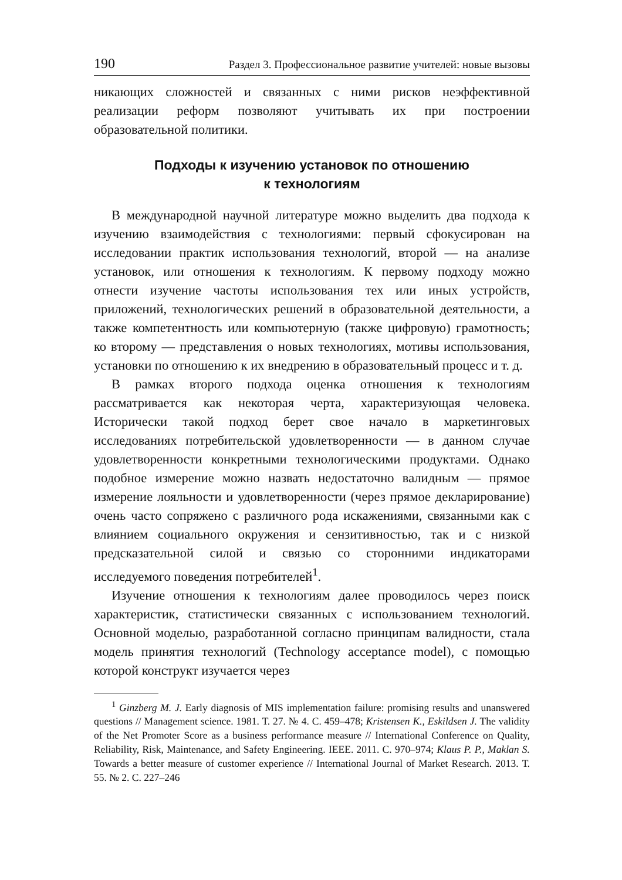190 Раздел 3. Профессиональное развитие учителей: новые вызовы
никающих сложностей и связанных с ними рисков неэффективной реализации реформ позволяют учитывать их при построении образовательной политики.
Подходы к изучению установок по отношению
к технологиям
В международной научной литературе можно выделить два подхода к изучению взаимодействия с технологиями: первый сфокусирован на исследовании практик использования технологий, второй — на анализе установок, или отношения к технологиям. К первому подходу можно отнести изучение частоты использования тех или иных устройств, приложений, технологических решений в образовательной деятельности, а также компетентность или компьютерную (также цифровую) грамотность; ко второму — представления о новых технологиях, мотивы использования, установки по отношению к их внедрению в образовательный процесс и т. д.
В рамках второго подхода оценка отношения к технологиям рассматривается как некоторая черта, характеризующая человека. Исторически такой подход берет свое начало в маркетинговых исследованиях потребительской удовлетворенности — в данном случае удовлетворенности конкретными технологическими продуктами. Однако подобное измерение можно назвать недостаточно валидным — прямое измерение лояльности и удовлетворенности (через прямое декларирование) очень часто сопряжено с различного рода искажениями, связанными как с влиянием социального окружения и сензитивностью, так и с низкой предсказательной силой и связью со сторонними индикаторами исследуемого поведения потребителей<sup>1</sup>.
Изучение отношения к технологиям далее проводилось через поиск характеристик, статистически связанных с использованием технологий. Основной моделью, разработанной согласно принципам валидности, стала модель принятия технологий (Technology acceptance model), с помощью которой конструкт изучается через
<sup>1</sup> Ginzberg M. J. Early diagnosis of MIS implementation failure: promising results and unanswered questions // Management science. 1981. Т. 27. № 4. С. 459–478; Kristensen K., Eskildsen J. The validity of the Net Promoter Score as a business performance measure // International Conference on Quality, Reliability, Risk, Maintenance, and Safety Engineering. IEEE. 2011. С. 970–974; Klaus P. P., Maklan S. Towards a better measure of customer experience // International Journal of Market Research. 2013. Т. 55. № 2. С. 227–246